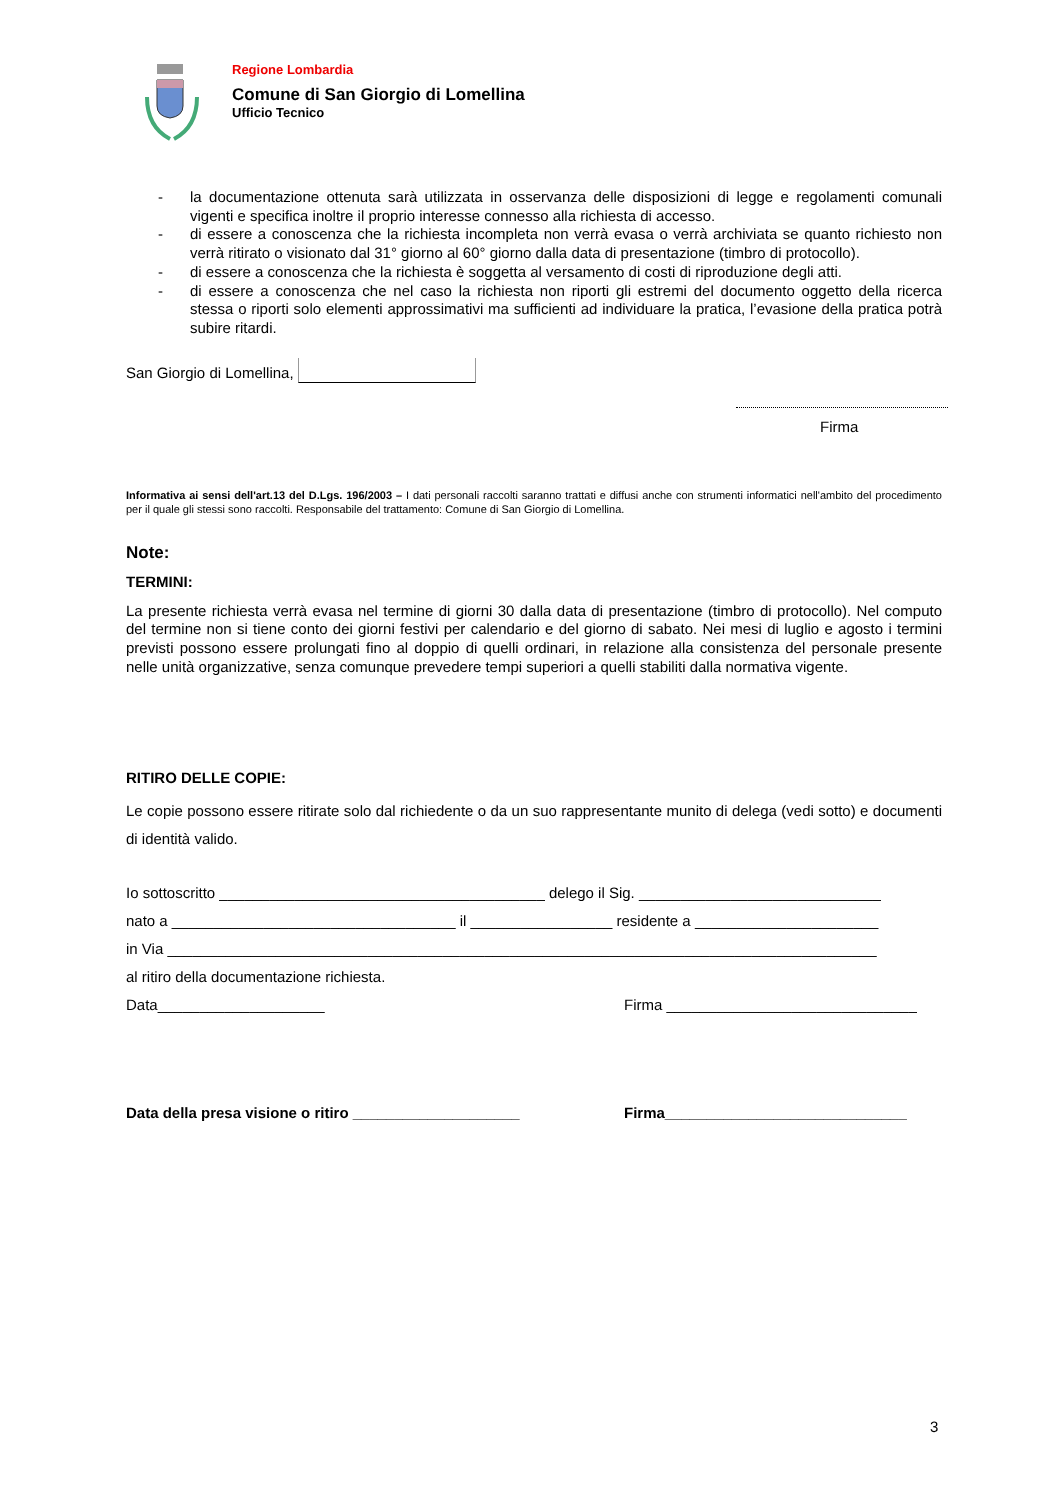Regione Lombardia
Comune di San Giorgio di Lomellina
Ufficio Tecnico
- la documentazione ottenuta sarà utilizzata in osservanza delle disposizioni di legge e regolamenti comunali vigenti e specifica inoltre il proprio interesse connesso alla richiesta di accesso.
- di essere a conoscenza che la richiesta incompleta non verrà evasa o verrà archiviata se quanto richiesto non verrà ritirato o visionato dal 31° giorno al 60° giorno dalla data di presentazione (timbro di protocollo).
- di essere a conoscenza che la richiesta è soggetta al versamento di costi di riproduzione degli atti.
- di essere a conoscenza che nel caso la richiesta non riporti gli estremi del documento oggetto della ricerca stessa o riporti solo elementi approssimativi ma sufficienti ad individuare la pratica, l’evasione della pratica potrà subire ritardi.
San Giorgio di Lomellina,
Firma
Informativa ai sensi dell'art.13 del D.Lgs. 196/2003 – I dati personali raccolti saranno trattati e diffusi anche con strumenti informatici nell'ambito del procedimento per il quale gli stessi sono raccolti. Responsabile del trattamento: Comune di San Giorgio di Lomellina.
Note:
TERMINI:
La presente richiesta verrà evasa nel termine di giorni 30 dalla data di presentazione (timbro di protocollo). Nel computo del termine non si tiene conto dei giorni festivi per calendario e del giorno di sabato. Nei mesi di luglio e agosto i termini previsti possono essere prolungati fino al doppio di quelli ordinari, in relazione alla consistenza del personale presente nelle unità organizzative, senza comunque prevedere tempi superiori a quelli stabiliti dalla normativa vigente.
RITIRO DELLE COPIE:
Le copie possono essere ritirate solo dal richiedente o da un suo rappresentante munito di delega (vedi sotto) e documenti di identità valido.
Io sottoscritto _______________________________________ delego il Sig. _____________________________
nato a __________________________________ il _________________ residente a ______________________
in Via _____________________________________________________________________________________
al ritiro della documentazione richiesta.
Data____________________ Firma ______________________________
Data della presa visione o ritiro ____________________ Firma_____________________________
3